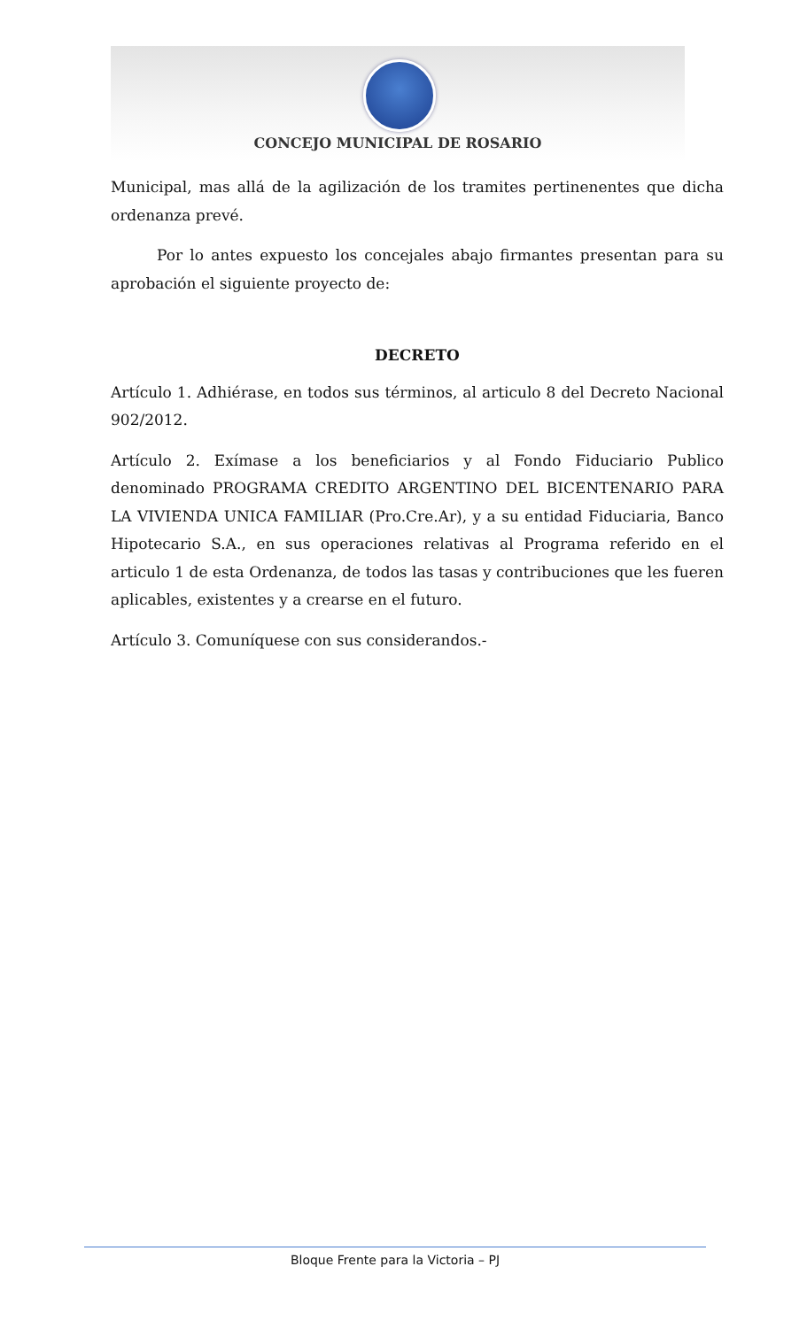CONCEJO MUNICIPAL DE ROSARIO
Municipal, mas allá de la agilización de los tramites pertinenentes que dicha ordenanza prevé.
Por lo antes expuesto los concejales abajo firmantes presentan para su aprobación el siguiente proyecto de:
DECRETO
Artículo 1. Adhiérase, en todos sus términos, al articulo 8 del Decreto Nacional 902/2012.
Artículo 2. Exímase a los beneficiarios y al Fondo Fiduciario Publico denominado PROGRAMA CREDITO ARGENTINO DEL BICENTENARIO PARA LA VIVIENDA UNICA FAMILIAR (Pro.Cre.Ar), y a su entidad Fiduciaria, Banco Hipotecario S.A., en sus operaciones relativas al Programa referido en el articulo 1 de esta Ordenanza, de todos las tasas y contribuciones que les fueren aplicables, existentes y a crearse en el futuro.
Artículo 3. Comuníquese con sus considerandos.-
Bloque Frente para la Victoria – PJ